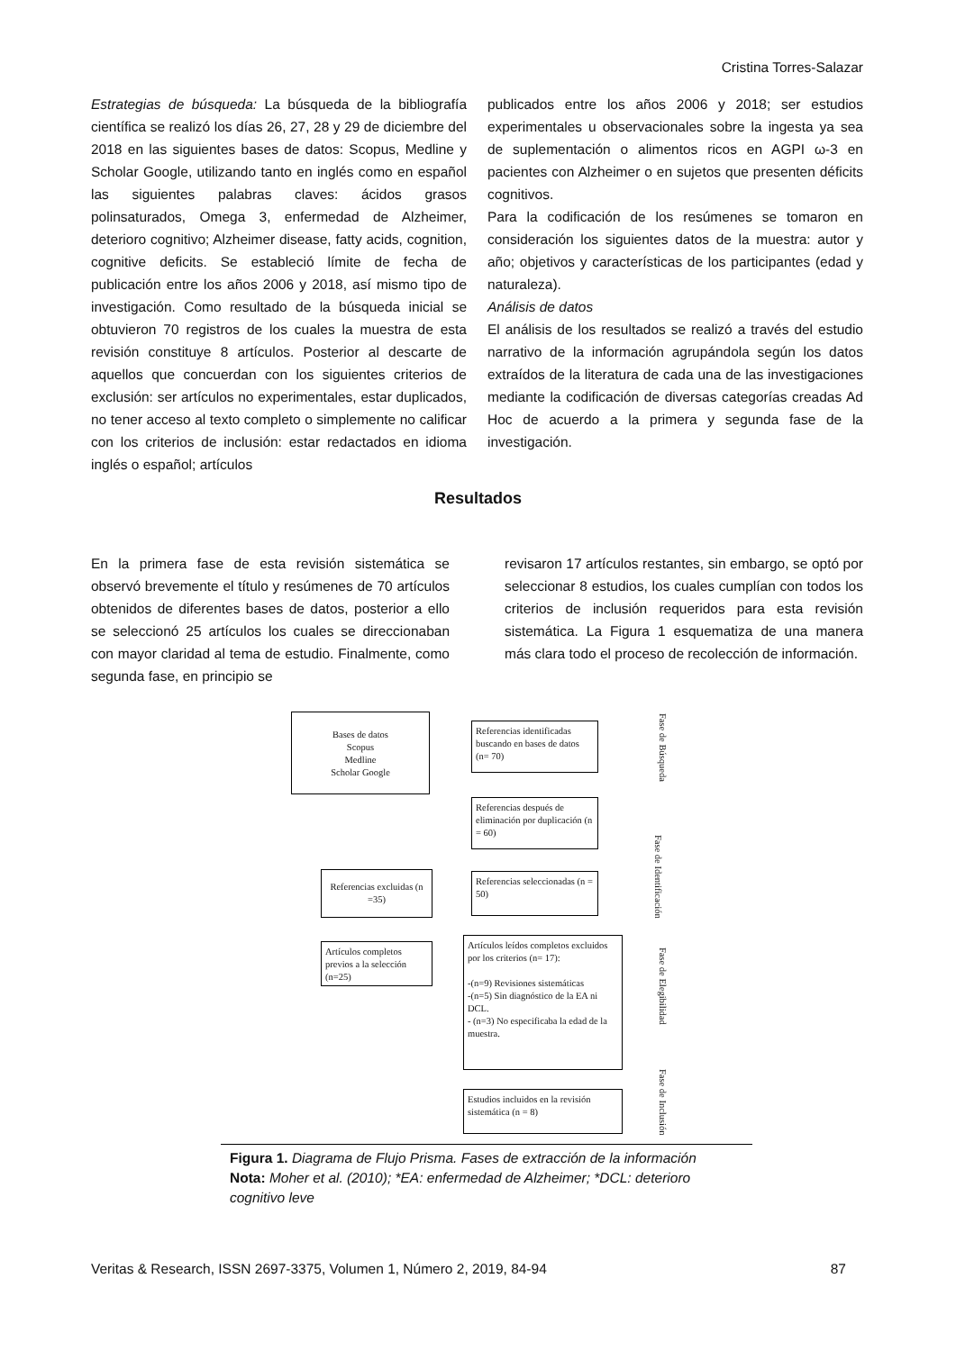Cristina Torres-Salazar
Estrategias de búsqueda: La búsqueda de la bibliografía científica se realizó los días 26, 27, 28 y 29 de diciembre del 2018 en las siguientes bases de datos: Scopus, Medline y Scholar Google, utilizando tanto en inglés como en español las siguientes palabras claves: ácidos grasos polinsaturados, Omega 3, enfermedad de Alzheimer, deterioro cognitivo; Alzheimer disease, fatty acids, cognition, cognitive deficits. Se estableció límite de fecha de publicación entre los años 2006 y 2018, así mismo tipo de investigación. Como resultado de la búsqueda inicial se obtuvieron 70 registros de los cuales la muestra de esta revisión constituye 8 artículos. Posterior al descarte de aquellos que concuerdan con los siguientes criterios de exclusión: ser artículos no experimentales, estar duplicados, no tener acceso al texto completo o simplemente no calificar con los criterios de inclusión: estar redactados en idioma inglés o español; artículos
publicados entre los años 2006 y 2018; ser estudios experimentales u observacionales sobre la ingesta ya sea de suplementación o alimentos ricos en AGPI ω-3 en pacientes con Alzheimer o en sujetos que presenten déficits cognitivos.
Para la codificación de los resúmenes se tomaron en consideración los siguientes datos de la muestra: autor y año; objetivos y características de los participantes (edad y naturaleza).
Análisis de datos
El análisis de los resultados se realizó a través del estudio narrativo de la información agrupándola según los datos extraídos de la literatura de cada una de las investigaciones mediante la codificación de diversas categorías creadas Ad Hoc de acuerdo a la primera y segunda fase de la investigación.
Resultados
En la primera fase de esta revisión sistemática se observó brevemente el título y resúmenes de 70 artículos obtenidos de diferentes bases de datos, posterior a ello se seleccionó 25 artículos los cuales se direccionaban con mayor claridad al tema de estudio. Finalmente, como segunda fase, en principio se
revisaron 17 artículos restantes, sin embargo, se optó por seleccionar 8 estudios, los cuales cumplían con todos los criterios de inclusión requeridos para esta revisión sistemática. La Figura 1 esquematiza de una manera más clara todo el proceso de recolección de información.
Bases de datos
Scopus
Medline
Scholar Google
Referencias identificadas buscando en bases de datos (n= 70)
Referencias después de eliminación por duplicación (n = 60)
Referencias excluidas (n =35)
Referencias seleccionadas (n = 50)
Artículos completos previos a la selección (n=25)
Artículos leídos completos excluidos por los criterios (n= 17):
-(n=9) Revisiones sistemáticas
-(n=5) Sin diagnóstico de la EA ni DCL.
- (n=3) No especificaba la edad de la muestra.
Estudios incluidos en la revisión sistemática (n = 8)
Fase de Búsqueda
Fase de Identificación
Fase de Elegibilidad
Fase de Inclusión
Figura 1. Diagrama de Flujo Prisma. Fases de extracción de la información
Nota: Moher et al. (2010); *EA: enfermedad de Alzheimer; *DCL: deterioro cognitivo leve
Veritas & Research, ISSN 2697-3375, Volumen 1, Número 2, 2019, 84-94 87